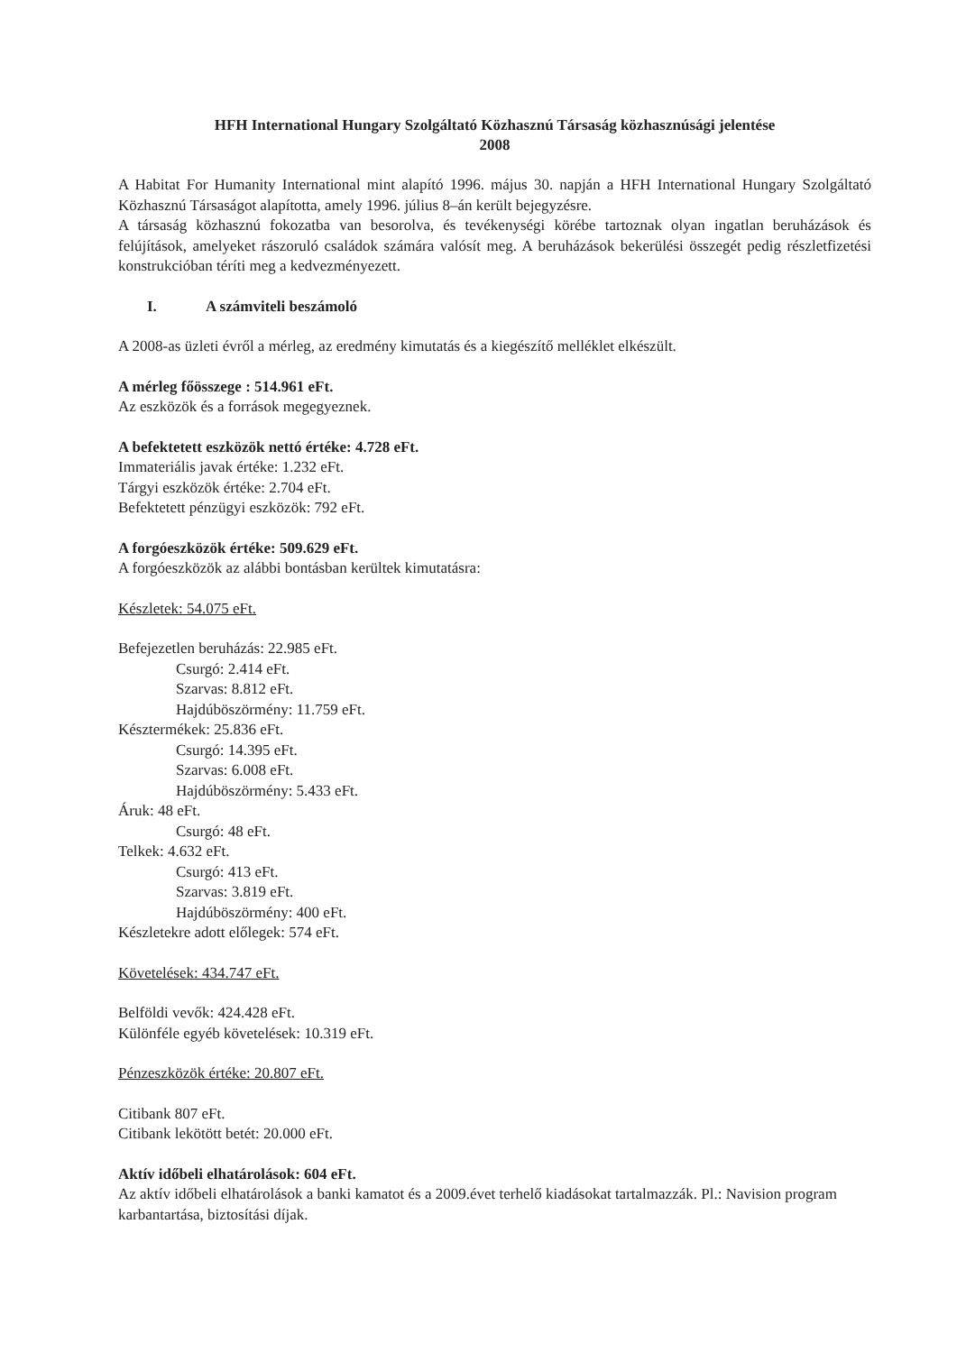HFH International Hungary Szolgáltató Közhasznú Társaság közhasznúsági jelentése
2008
A Habitat For Humanity International mint alapító 1996. május 30. napján a HFH International Hungary Szolgáltató Közhasznú Társaságot alapította, amely 1996. július 8–án került bejegyzésre.
A társaság közhasznú fokozatba van besorolva, és tevékenységi körébe tartoznak olyan ingatlan beruházások és felújítások, amelyeket rászoruló családok számára valósít meg. A beruházások bekerülési összegét pedig részletfizetési konstrukcióban téríti meg a kedvezményezett.
I. A számviteli beszámoló
A 2008-as üzleti évről a mérleg, az eredmény kimutatás és a kiegészítő melléklet elkészült.
A mérleg főösszege : 514.961 eFt.
Az eszközök és a források megegyeznek.
A befektetett eszközök nettó értéke: 4.728 eFt.
Immateriális javak értéke: 1.232 eFt.
Tárgyi eszközök értéke: 2.704 eFt.
Befektetett pénzügyi eszközök: 792 eFt.
A forgóeszközök értéke: 509.629 eFt.
A forgóeszközök az alábbi bontásban kerültek kimutatásra:
Készletek: 54.075 eFt.
Befejezetlen beruházás: 22.985 eFt.
Csurgó: 2.414 eFt.
Szarvas: 8.812 eFt.
Hajdúböszörmény: 11.759 eFt.
Késztermékek: 25.836 eFt.
Csurgó: 14.395 eFt.
Szarvas: 6.008 eFt.
Hajdúböszörmény: 5.433 eFt.
Áruk: 48 eFt.
Csurgó: 48 eFt.
Telkek: 4.632 eFt.
Csurgó: 413 eFt.
Szarvas: 3.819 eFt.
Hajdúböszörmény: 400 eFt.
Készletekre adott előlegek: 574 eFt.
Követelések: 434.747 eFt.
Belföldi vevők: 424.428 eFt.
Különféle egyéb követelések: 10.319 eFt.
Pénzeszközök értéke: 20.807 eFt.
Citibank 807 eFt.
Citibank lekötött betét: 20.000 eFt.
Aktív időbeli elhatárolások: 604 eFt.
Az aktív időbeli elhatárolások a banki kamatot és a 2009.évet terhelő kiadásokat tartalmazzák. Pl.: Navision program karbantartása, biztosítási díjak.